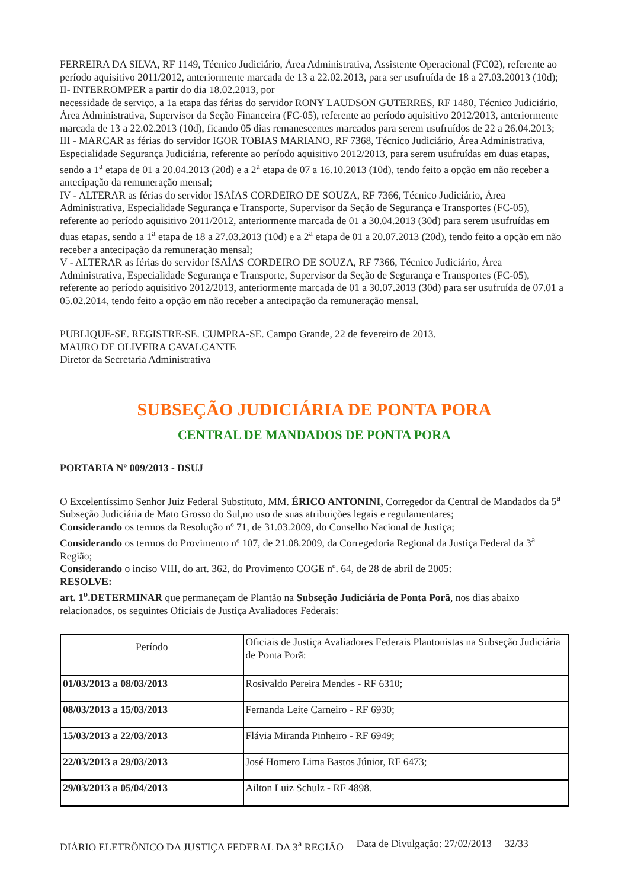FERREIRA DA SILVA, RF 1149, Técnico Judiciário, Área Administrativa, Assistente Operacional (FC02), referente ao período aquisitivo 2011/2012, anteriormente marcada de 13 a 22.02.2013, para ser usufruída de 18 a 27.03.20013 (10d);
II- INTERROMPER a partir do dia 18.02.2013, por
necessidade de serviço, a 1a etapa das férias do servidor RONY LAUDSON GUTERRES, RF 1480, Técnico Judiciário, Área Administrativa, Supervisor da Seção Financeira (FC-05), referente ao período aquisitivo 2012/2013, anteriormente marcada de 13 a 22.02.2013 (10d), ficando 05 dias remanescentes marcados para serem usufruídos de 22 a 26.04.2013;
III - MARCAR as férias do servidor IGOR TOBIAS MARIANO, RF 7368, Técnico Judiciário, Área Administrativa, Especialidade Segurança Judiciária, referente ao período aquisitivo 2012/2013, para serem usufruídas em duas etapas, sendo a 1<sup>a</sup> etapa de 01 a 20.04.2013 (20d) e a 2<sup>a</sup> etapa de 07 a 16.10.2013 (10d), tendo feito a opção em não receber a antecipação da remuneração mensal;
IV - ALTERAR as férias do servidor ISAÍAS CORDEIRO DE SOUZA, RF 7366, Técnico Judiciário, Área Administrativa, Especialidade Segurança e Transporte, Supervisor da Seção de Segurança e Transportes (FC-05), referente ao período aquisitivo 2011/2012, anteriormente marcada de 01 a 30.04.2013 (30d) para serem usufruídas em duas etapas, sendo a 1<sup>a</sup> etapa de 18 a 27.03.2013 (10d) e a 2<sup>a</sup> etapa de 01 a 20.07.2013 (20d), tendo feito a opção em não receber a antecipação da remuneração mensal;
V - ALTERAR as férias do servidor ISAÍAS CORDEIRO DE SOUZA, RF 7366, Técnico Judiciário, Área Administrativa, Especialidade Segurança e Transporte, Supervisor da Seção de Segurança e Transportes (FC-05), referente ao período aquisitivo 2012/2013, anteriormente marcada de 01 a 30.07.2013 (30d) para ser usufruída de 07.01 a 05.02.2014, tendo feito a opção em não receber a antecipação da remuneração mensal.
PUBLIQUE-SE. REGISTRE-SE. CUMPRA-SE. Campo Grande, 22 de fevereiro de 2013.
MAURO DE OLIVEIRA CAVALCANTE
Diretor da Secretaria Administrativa
SUBSEÇÃO JUDICIÁRIA DE PONTA PORA
CENTRAL DE MANDADOS DE PONTA PORA
PORTARIA Nº 009/2013 - DSUJ
O Excelentíssimo Senhor Juiz Federal Substituto, MM. ÉRICO ANTONINI, Corregedor da Central de Mandados da 5<sup>a</sup> Subseção Judiciária de Mato Grosso do Sul,no uso de suas atribuições legais e regulamentares;
Considerando os termos da Resolução nº 71, de 31.03.2009, do Conselho Nacional de Justiça;
Considerando os termos do Provimento nº 107, de 21.08.2009, da Corregedoria Regional da Justiça Federal da 3<sup>a</sup> Região;
Considerando o inciso VIII, do art. 362, do Provimento COGE nº. 64, de 28 de abril de 2005:
RESOLVE:
art. 1<sup>o</sup>.DETERMINAR que permaneçam de Plantão na Subseção Judiciária de Ponta Porã, nos dias abaixo relacionados, os seguintes Oficiais de Justiça Avaliadores Federais:
| Período | Oficiais de Justiça Avaliadores Federais Plantonistas na Subseção Judiciária de Ponta Porã: |
| --- | --- |
| 01/03/2013 a 08/03/2013 | Rosivaldo Pereira Mendes - RF 6310; |
| 08/03/2013 a 15/03/2013 | Fernanda Leite Carneiro - RF 6930; |
| 15/03/2013 a 22/03/2013 | Flávia Miranda Pinheiro - RF 6949; |
| 22/03/2013 a 29/03/2013 | José Homero Lima Bastos Júnior, RF 6473; |
| 29/03/2013 a 05/04/2013 | Ailton Luiz Schulz - RF 4898. |
DIÁRIO ELETRÔNICO DA JUSTIÇA FEDERAL DA 3<sup>a</sup> REGIÃO Data de Divulgação: 27/02/2013 32/33